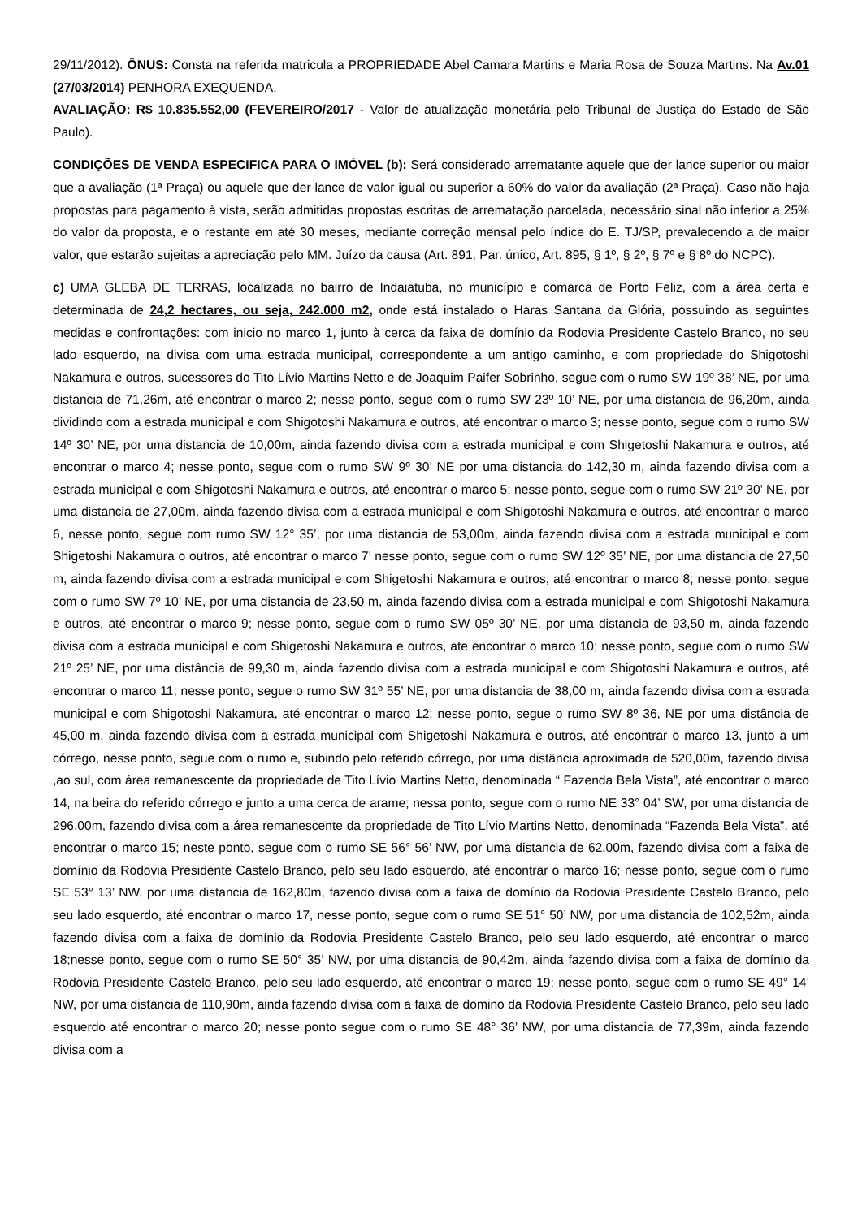29/11/2012). ÔNUS: Consta na referida matricula a PROPRIEDADE Abel Camara Martins e Maria Rosa de Souza Martins. Na Av.01 (27/03/2014) PENHORA EXEQUENDA.
AVALIAÇÃO: R$ 10.835.552,00 (FEVEREIRO/2017 - Valor de atualização monetária pelo Tribunal de Justiça do Estado de São Paulo).
CONDIÇÕES DE VENDA ESPECIFICA PARA O IMÓVEL (b): Será considerado arrematante aquele que der lance superior ou maior que a avaliação (1ª Praça) ou aquele que der lance de valor igual ou superior a 60% do valor da avaliação (2ª Praça). Caso não haja propostas para pagamento à vista, serão admitidas propostas escritas de arrematação parcelada, necessário sinal não inferior a 25% do valor da proposta, e o restante em até 30 meses, mediante correção mensal pelo índice do E. TJ/SP, prevalecendo a de maior valor, que estarão sujeitas a apreciação pelo MM. Juízo da causa (Art. 891, Par. único, Art. 895, § 1º, § 2º, § 7º e § 8º do NCPC).
c) UMA GLEBA DE TERRAS, localizada no bairro de Indaiatuba, no município e comarca de Porto Feliz, com a área certa e determinada de 24,2 hectares, ou seja, 242.000 m2, onde está instalado o Haras Santana da Glória, possuindo as seguintes medidas e confrontações: com inicio no marco 1, junto à cerca da faixa de domínio da Rodovia Presidente Castelo Branco, no seu lado esquerdo, na divisa com uma estrada municipal, correspondente a um antigo caminho, e com propriedade do Shigotoshi Nakamura e outros, sucessores do Tito Lívio Martins Netto e de Joaquim Paifer Sobrinho, segue com o rumo SW 19º 38’ NE, por uma distancia de 71,26m, até encontrar o marco 2; nesse ponto, segue com o rumo SW 23º 10’ NE, por uma distancia de 96,20m, ainda dividindo com a estrada municipal e com Shigotoshi Nakamura e outros, até encontrar o marco 3; nesse ponto, segue com o rumo SW 14º 30’ NE, por uma distancia de 10,00m, ainda fazendo divisa com a estrada municipal e com Shigetoshi Nakamura e outros, até encontrar o marco 4; nesse ponto, segue com o rumo SW 9º 30’ NE por uma distancia do 142,30 m, ainda fazendo divisa com a estrada municipal e com Shigotoshi Nakamura e outros, até encontrar o marco 5; nesse ponto, segue com o rumo SW 21º 30’ NE, por uma distancia de 27,00m, ainda fazendo divisa com a estrada municipal e com Shigotoshi Nakamura e outros, até encontrar o marco 6, nesse ponto, segue com rumo SW 12° 35’, por uma distancia de 53,00m, ainda fazendo divisa com a estrada municipal e com Shigetoshi Nakamura o outros, até encontrar o marco 7’ nesse ponto, segue com o rumo SW 12º 35’ NE, por uma distancia de 27,50 m, ainda fazendo divisa com a estrada municipal e com Shigetoshi Nakamura e outros, até encontrar o marco 8; nesse ponto, segue com o rumo SW 7º 10’ NE, por uma distancia de 23,50 m, ainda fazendo divisa com a estrada municipal e com Shigotoshi Nakamura e outros, até encontrar o marco 9; nesse ponto, segue com o rumo SW 05º 30’ NE, por uma distancia de 93,50 m, ainda fazendo divisa com a estrada municipal e com Shigetoshi Nakamura e outros, ate encontrar o marco 10; nesse ponto, segue com o rumo SW 21º 25’ NE, por uma distância de 99,30 m, ainda fazendo divisa com a estrada municipal e com Shigotoshi Nakamura e outros, até encontrar o marco 11; nesse ponto, segue o rumo SW 31º 55’ NE, por uma distancia de 38,00 m, ainda fazendo divisa com a estrada municipal e com Shigotoshi Nakamura, até encontrar o marco 12; nesse ponto, segue o rumo SW 8º 36, NE por uma distância de 45,00 m, ainda fazendo divisa com a estrada municipal com Shigetoshi Nakamura e outros, até encontrar o marco 13, junto a um córrego, nesse ponto, segue com o rumo e, subindo pelo referido córrego, por uma distância aproximada de 520,00m, fazendo divisa ,ao sul, com área remanescente da propriedade de Tito Lívio Martins Netto, denominada “ Fazenda Bela Vista”, até encontrar o marco 14, na beira do referido córrego e junto a uma cerca de arame; nessa ponto, segue com o rumo NE 33° 04’ SW, por uma distancia de 296,00m, fazendo divisa com a área remanescente da propriedade de Tito Lívio Martins Netto, denominada “Fazenda Bela Vista”, até encontrar o marco 15; neste ponto, segue com o rumo SE 56° 56’ NW, por uma distancia de 62,00m, fazendo divisa com a faixa de domínio da Rodovia Presidente Castelo Branco, pelo seu lado esquerdo, até encontrar o marco 16; nesse ponto, segue com o rumo SE 53° 13’ NW, por uma distancia de 162,80m, fazendo divisa com a faixa de domínio da Rodovia Presidente Castelo Branco, pelo seu lado esquerdo, até encontrar o marco 17, nesse ponto, segue com o rumo SE 51° 50’ NW, por uma distancia de 102,52m, ainda fazendo divisa com a faixa de domínio da Rodovia Presidente Castelo Branco, pelo seu lado esquerdo, até encontrar o marco 18;nesse ponto, segue com o rumo SE 50° 35’ NW, por uma distancia de 90,42m, ainda fazendo divisa com a faixa de domínio da Rodovia Presidente Castelo Branco, pelo seu lado esquerdo, até encontrar o marco 19; nesse ponto, segue com o rumo SE 49° 14’ NW, por uma distancia de 110,90m, ainda fazendo divisa com a faixa de domino da Rodovia Presidente Castelo Branco, pelo seu lado esquerdo até encontrar o marco 20; nesse ponto segue com o rumo SE 48° 36’ NW, por uma distancia de 77,39m, ainda fazendo divisa com a